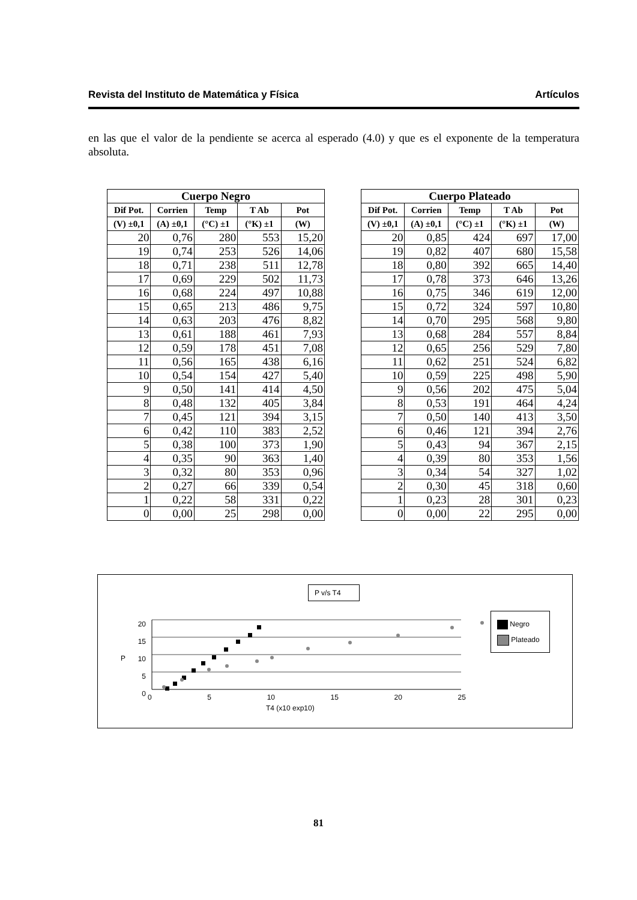Revista del Instituto de Matemática y Física Artículos
en las que el valor de la pendiente se acerca al esperado (4.0) y que es el exponente de la temperatura absoluta.
| Cuerpo Negro | | | | |
| --- | --- | --- | --- | --- |
| Dif Pot. | Corrien | Temp | T Ab | Pot |
| (V) ±0,1 | (A) ±0,1 | (°C) ±1 | (°K) ±1 | (W) |
| 20 | 0,76 | 280 | 553 | 15,20 |
| 19 | 0,74 | 253 | 526 | 14,06 |
| 18 | 0,71 | 238 | 511 | 12,78 |
| 17 | 0,69 | 229 | 502 | 11,73 |
| 16 | 0,68 | 224 | 497 | 10,88 |
| 15 | 0,65 | 213 | 486 | 9,75 |
| 14 | 0,63 | 203 | 476 | 8,82 |
| 13 | 0,61 | 188 | 461 | 7,93 |
| 12 | 0,59 | 178 | 451 | 7,08 |
| 11 | 0,56 | 165 | 438 | 6,16 |
| 10 | 0,54 | 154 | 427 | 5,40 |
| 9 | 0,50 | 141 | 414 | 4,50 |
| 8 | 0,48 | 132 | 405 | 3,84 |
| 7 | 0,45 | 121 | 394 | 3,15 |
| 6 | 0,42 | 110 | 383 | 2,52 |
| 5 | 0,38 | 100 | 373 | 1,90 |
| 4 | 0,35 | 90 | 363 | 1,40 |
| 3 | 0,32 | 80 | 353 | 0,96 |
| 2 | 0,27 | 66 | 339 | 0,54 |
| 1 | 0,22 | 58 | 331 | 0,22 |
| 0 | 0,00 | 25 | 298 | 0,00 |
| Cuerpo Plateado | | | | |
| --- | --- | --- | --- | --- |
| Dif Pot. | Corrien | Temp | T Ab | Pot |
| (V) ±0,1 | (A) ±0,1 | (°C) ±1 | (°K) ±1 | (W) |
| 20 | 0,85 | 424 | 697 | 17,00 |
| 19 | 0,82 | 407 | 680 | 15,58 |
| 18 | 0,80 | 392 | 665 | 14,40 |
| 17 | 0,78 | 373 | 646 | 13,26 |
| 16 | 0,75 | 346 | 619 | 12,00 |
| 15 | 0,72 | 324 | 597 | 10,80 |
| 14 | 0,70 | 295 | 568 | 9,80 |
| 13 | 0,68 | 284 | 557 | 8,84 |
| 12 | 0,65 | 256 | 529 | 7,80 |
| 11 | 0,62 | 251 | 524 | 6,82 |
| 10 | 0,59 | 225 | 498 | 5,90 |
| 9 | 0,56 | 202 | 475 | 5,04 |
| 8 | 0,53 | 191 | 464 | 4,24 |
| 7 | 0,50 | 140 | 413 | 3,50 |
| 6 | 0,46 | 121 | 394 | 2,76 |
| 5 | 0,43 | 94 | 367 | 2,15 |
| 4 | 0,39 | 80 | 353 | 1,56 |
| 3 | 0,34 | 54 | 327 | 1,02 |
| 2 | 0,30 | 45 | 318 | 0,60 |
| 1 | 0,23 | 28 | 301 | 0,23 |
| 0 | 0,00 | 22 | 295 | 0,00 |
P v/s T4
Negro
Plateado
20
15
10
5
0
P
0 5 10 15 20 25
T4 (x10 exp10)
81